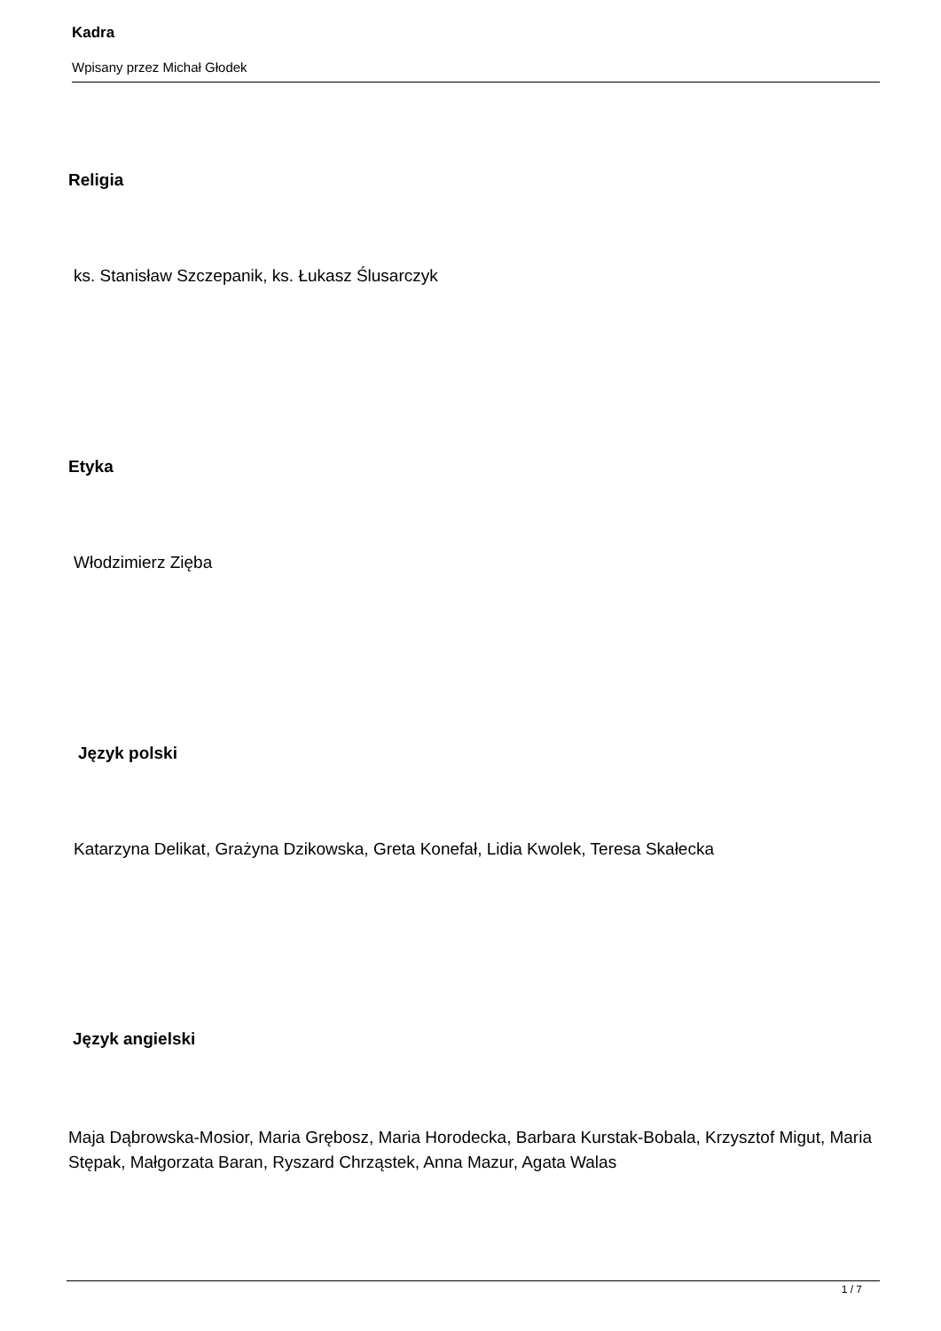Kadra
Wpisany przez Michał Głodek
Religia
ks. Stanisław Szczepanik, ks. Łukasz Ślusarczyk
Etyka
Włodzimierz Zięba
Język polski
Katarzyna Delikat, Grażyna Dzikowska, Greta Konefał, Lidia Kwolek, Teresa Skałecka
Język angielski
Maja Dąbrowska-Mosior, Maria Grębosz, Maria Horodecka, Barbara Kurstak-Bobala, Krzysztof Migut, Maria Stępak, Małgorzata Baran, Ryszard Chrząstek, Anna Mazur, Agata Walas
1 / 7